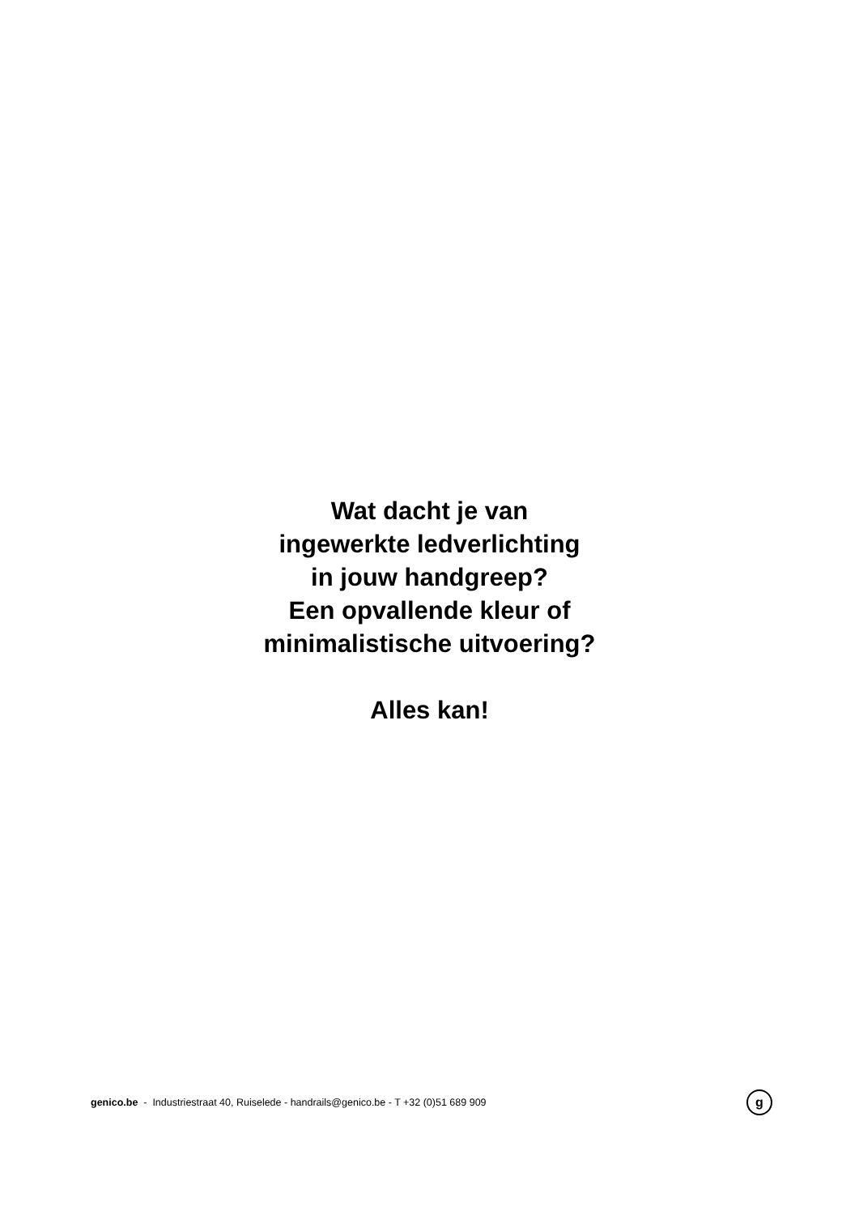Wat dacht je van
ingewerkte ledverlichting
in jouw handgreep?
Een opvallende kleur of
minimalistische uitvoering?
Alles kan!
genico.be - Industriestraat 40, Ruiselede - handrails@genico.be - T +32 (0)51 689 909 g